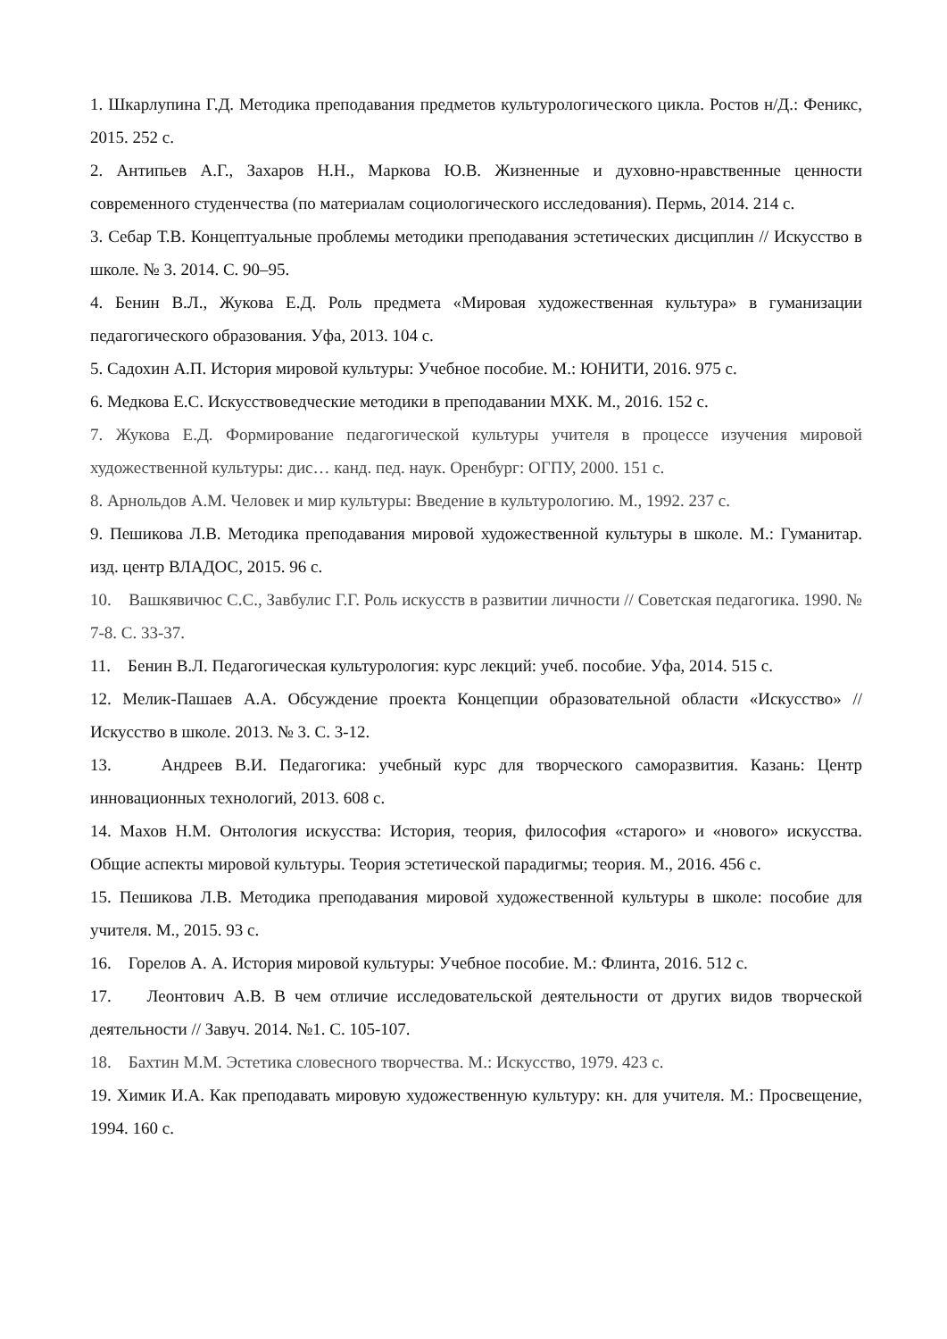1. Шкарлупина Г.Д. Методика преподавания предметов культурологического цикла. Ростов н/Д.: Феникс, 2015. 252 с.
2. Антипьев А.Г., Захаров Н.Н., Маркова Ю.В. Жизненные и духовно-нравственные ценности современного студенчества (по материалам социологического исследования). Пермь, 2014. 214 с.
3. Себар Т.В. Концептуальные проблемы методики преподавания эстетических дисциплин // Искусство в школе. № 3. 2014. С. 90–95.
4. Бенин В.Л., Жукова Е.Д. Роль предмета «Мировая художественная культура» в гуманизации педагогического образования. Уфа, 2013. 104 с.
5. Садохин А.П. История мировой культуры: Учебное пособие. М.: ЮНИТИ, 2016. 975 с.
6. Медкова Е.С. Искусствоведческие методики в преподавании МХК. М., 2016. 152 с.
7. Жукова Е.Д. Формирование педагогической культуры учителя в процессе изучения мировой художественной культуры: дис… канд. пед. наук. Оренбург: ОГПУ, 2000. 151 с.
8. Арнольдов А.М. Человек и мир культуры: Введение в культурологию. М., 1992. 237 с.
9. Пешикова Л.В. Методика преподавания мировой художественной культуры в школе. М.: Гуманитар. изд. центр ВЛАДОС, 2015. 96 с.
10. Вашкявичюс С.С., Завбулис Г.Г. Роль искусств в развитии личности // Советская педагогика. 1990. № 7-8. С. 33-37.
11. Бенин В.Л. Педагогическая культурология: курс лекций: учеб. пособие. Уфа, 2014. 515 с.
12. Мелик-Пашаев А.А. Обсуждение проекта Концепции образовательной области «Искусство» // Искусство в школе. 2013. № 3. С. 3-12.
13. Андреев В.И. Педагогика: учебный курс для творческого саморазвития. Казань: Центр инновационных технологий, 2013. 608 с.
14. Махов Н.М. Онтология искусства: История, теория, философия «старого» и «нового» искусства. Общие аспекты мировой культуры. Теория эстетической парадигмы; теория. М., 2016. 456 с.
15. Пешикова Л.В. Методика преподавания мировой художественной культуры в школе: пособие для учителя. М., 2015. 93 с.
16. Горелов А. А. История мировой культуры: Учебное пособие. М.: Флинта, 2016. 512 с.
17. Леонтович А.В. В чем отличие исследовательской деятельности от других видов творческой деятельности // Завуч. 2014. №1. С. 105-107.
18. Бахтин М.М. Эстетика словесного творчества. М.: Искусство, 1979. 423 с.
19. Химик И.А. Как преподавать мировую художественную культуру: кн. для учителя. М.: Просвещение, 1994. 160 с.